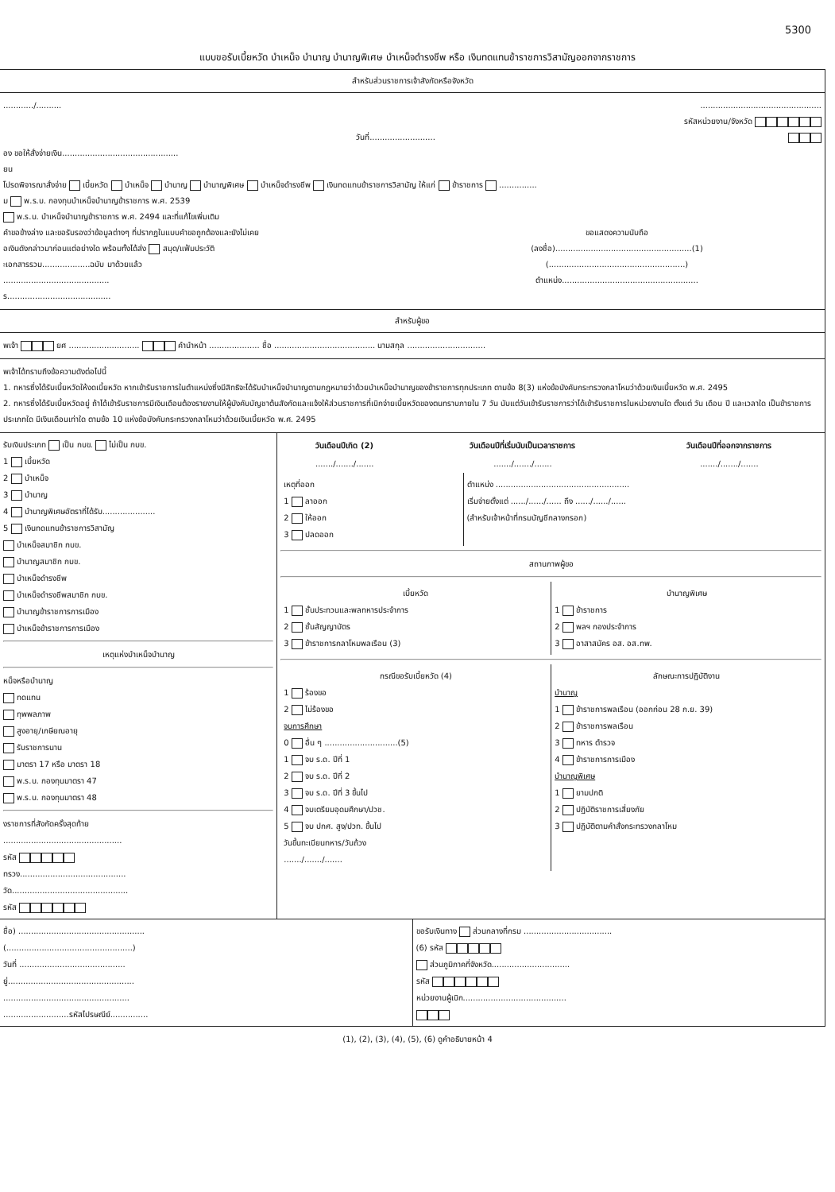5300
แบบขอรับเบี้ยหวัด บำเหน็จ บำนาญ บำนาญพิเศษ บำเหน็จดำรงชีพ หรือ เงินทดแทนข้าราชการวิสามัญออกจากราชการ
สำหรับส่วนราชการเจ้าสังกัดหรือจังหวัด
............/.......... ................................................
รหัสหน่วยงาน/จังหวัด
วันที่..........................
อง ขอให้สั่งจ่ายเงิน..............................................
ยน
โปรดพิจารณาสั่งจ่าย เบี้ยหวัด บำเหน็จ บำนาญ บำนาญพิเศษ บำเหน็จดำรงชีพ เงินทดแทนข้าราชการวิสามัญ ให้แก่ ข้าราชการ ...............
ม พ.ร.บ. กองทุนบำเหน็จบำนาญข้าราชการ พ.ศ. 2539
พ.ร.บ. บำเหน็จบำนาญข้าราชการ พ.ศ. 2494 และที่แก้ไขเพิ่มเติม
คำขอข้างล่าง และขอรับรองว่าข้อมูลต่างๆ ที่ปรากฏในแบบคำขอถูกต้องและยังไม่เคย
อเงินดังกล่าวมาก่อนแต่อย่างใด พร้อมทั้งได้ส่ง สมุด/แฟ้มประวัติ
ะเอกสารรวม...................ฉบับ มาด้วยแล้ว
..........................................
ร.........................................
ขอแสดงความนับถือ
(ลงชื่อ)......................................................(1)
(......................................................)
ตำแหน่ง......................................................
สำหรับผู้ขอ
พเจ้า ยศ ............................ คำนำหน้า .................... ชื่อ ........................................ นามสกุล ...............................
พเจ้าได้ทราบถึงข้อความดังต่อไปนี้
1. ทหารซึ่งได้รับเบี้ยหวัดให้งดเบี้ยหวัด หากเข้ารับราชการในตำแหน่งซึ่งมีสิทธิจะได้รับบำเหน็จบำนาญตามกฎหมายว่าด้วยบำเหน็จบำนาญของข้าราชการทุกประเภท ตามข้อ 8(3) แห่งข้อบังคับกระทรวงกลาโหมว่าด้วยเงินเบี้ยหวัด พ.ศ. 2495
2. ทหารซึ่งได้รับเบี้ยหวัดอยู่ ถ้าได้เข้ารับราชการมีเงินเดือนต้องรายงานให้ผู้บังคับบัญชาต้นสังกัดและแจ้งให้ส่วนราชการที่เบิกจ่ายเบี้ยหวัดของตนทราบภายใน 7 วัน นับแต่วันเข้ารับราชการว่าได้เข้ารับราชการในหน่วยงานใด ตั้งแต่ วัน เดือน ปี และเวลาใด เป็นข้าราชการประเภทใด มีเงินเดือนเท่าใด ตามข้อ 10 แห่งข้อบังคับกระทรวงกลาโหมว่าด้วยเงินเบี้ยหวัด พ.ศ. 2495
รับเงินประเภท เป็น กบข. ไม่เป็น กบข.
1 เบี้ยหวัด
2 บำเหน็จ
3 บำนาญ
4 บำนาญพิเศษอัตราที่ได้รับ.....................
5 เงินทดแทนข้าราชการวิสามัญ
บำเหน็จสมาชิก กบข.
บำนาญสมาชิก กบข.
บำเหน็จดำรงชีพ
บำเหน็จดำรงชีพสมาชิก กบข.
บำนาญข้าราชการการเมือง
บำเหน็จข้าราชการการเมือง
เหตุแห่งบำเหน็จบำนาญ
หน็จหรือบำนาญ
ทดแทน
ทุพพลภาพ
สูงอายุ/เกษียณอายุ
รับราชการนาน
มาตรา 17 หรือ มาตรา 18
พ.ร.บ. กองทุนมาตรา 47
พ.ร.บ. กองทุนมาตรา 48
งราชการที่สังกัดครั้งสุดท้าย
...............................................
รหัส
ทรวง..........................................
วัด..............................................
รหัส
| วันเดือนปีเกิด (2) | วันเดือนปีที่เริ่มนับเป็นเวลาราชการ | วันเดือนปีที่ออกจากราชการ |
| --- | --- | --- |
| ......./......./....... | ......./......./....... | ......./......./....... |
เหตุที่ออก
1 ลาออก
2 ให้ออก
3 ปลดออก
ตำแหน่ง .....................................................
เริ่มจ่ายตั้งแต่ ....../....../...... ถึง ....../....../......
(สำหรับเจ้าหน้าที่กรมบัญชีกลางกรอก)
สถานภาพผู้ขอ
เบี้ยหวัด
1 ชั้นประทวนและพลทหารประจำการ
2 ชั้นสัญญาบัตร
3 ข้าราชการกลาโหมพลเรือน (3)
บำนาญพิเศษ
1 ข้าราชการ
2 พลฯ กองประจำการ
3 อาสาสมัคร อส. อส.ทพ.
กรณีขอรับเบี้ยหวัด (4)
1 ร้องขอ
2 ไม่ร้องขอ
จบการศึกษา
0 อื่น ๆ .............................(5)
1 จบ ร.ด. ปีที่ 1
2 จบ ร.ด. ปีที่ 2
3 จบ ร.ด. ปีที่ 3 ขึ้นไป
4 จบเตรียมอุดมศึกษา/ปวช.
5 จบ ปกศ. สูง/ปวท. ขึ้นไป
วันขึ้นทะเบียนทหาร/วันถ้วง
......./......./.......
ลักษณะการปฏิบัติงาน
บำนาญ
1 ข้าราชการพลเรือน (ออกก่อน 28 ก.ย. 39)
2 ข้าราชการพลเรือน
3 ทหาร ตำรวจ
4 ข้าราชการการเมือง
บำนาญพิเศษ
1 ยามปกติ
2 ปฏิบัติราชการเสี่ยงภัย
3 ปฏิบัติตามคำสั่งกระทรวงกลาโหม
ชื่อ) ..................................................
(..................................................)
วันที่ ..........................................
ยู่..................................................
..................................................
..........................รหัสไปรษณีย์...............
ขอรับเงินทาง ส่วนกลางที่กรม ...................................
(6) รหัส
ส่วนภูมิภาคที่จังหวัด...............................
รหัส
หน่วยงานผู้เบิก.........................................
(1), (2), (3), (4), (5), (6) ดูคำอธิบายหน้า 4